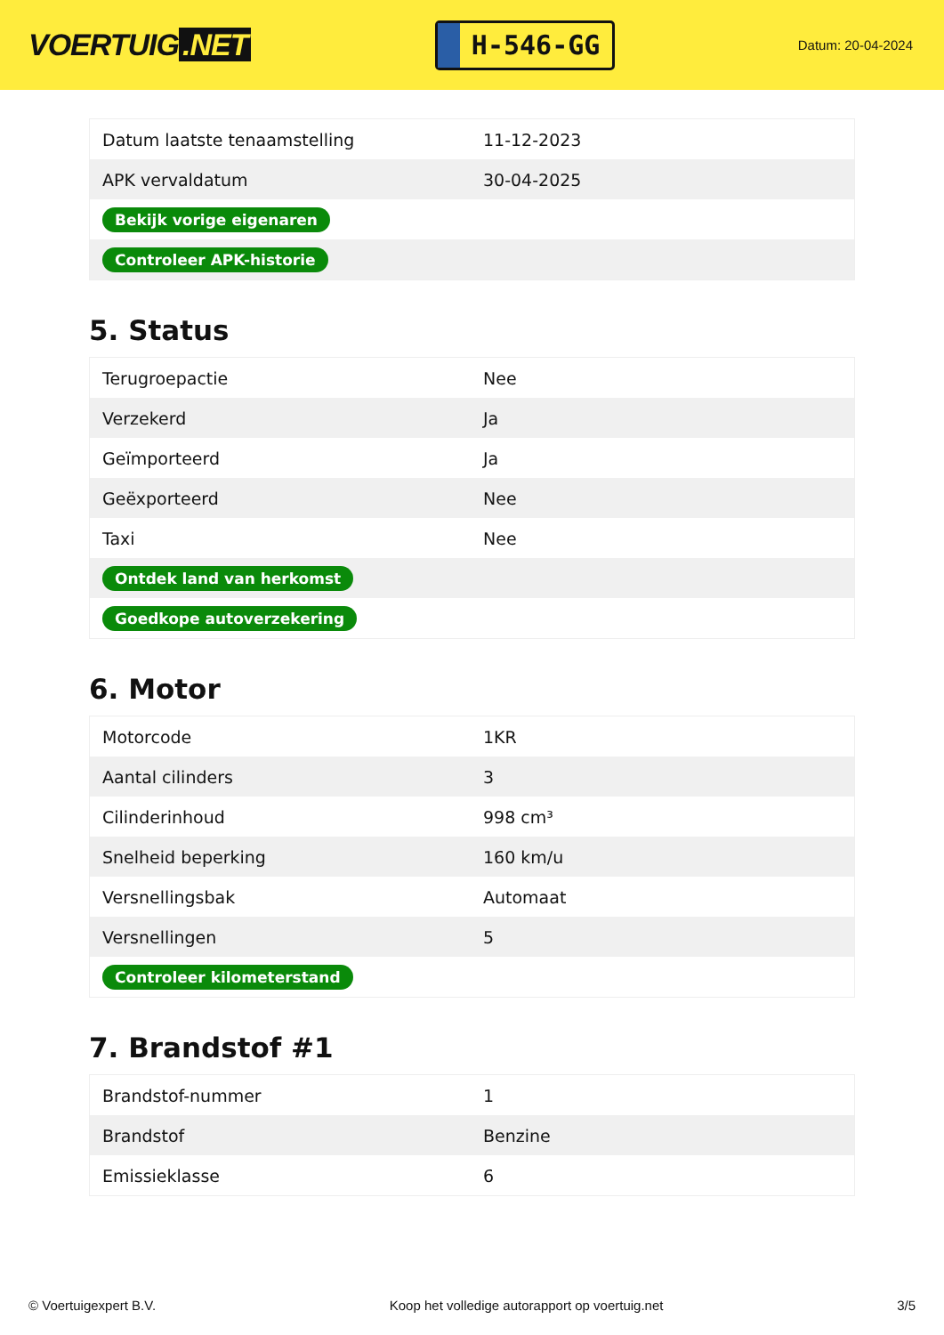VOERTUIG.NET
H-546-GG
Datum: 20-04-2024
| Datum laatste tenaamstelling | 11-12-2023 |
| APK vervaldatum | 30-04-2025 |
| Bekijk vorige eigenaren | |
| Controleer APK-historie | |
5. Status
| Terugroepactie | Nee |
| Verzekerd | Ja |
| Geïmporteerd | Ja |
| Geëxporteerd | Nee |
| Taxi | Nee |
| Ontdek land van herkomst | |
| Goedkope autoverzekering | |
6. Motor
| Motorcode | 1KR |
| Aantal cilinders | 3 |
| Cilinderinhoud | 998 cm³ |
| Snelheid beperking | 160 km/u |
| Versnellingsbak | Automaat |
| Versnellingen | 5 |
| Controleer kilometerstand | |
7. Brandstof #1
| Brandstof-nummer | 1 |
| Brandstof | Benzine |
| Emissieklasse | 6 |
© Voertuigexpert B.V. Koop het volledige autorapport op voertuig.net 3/5